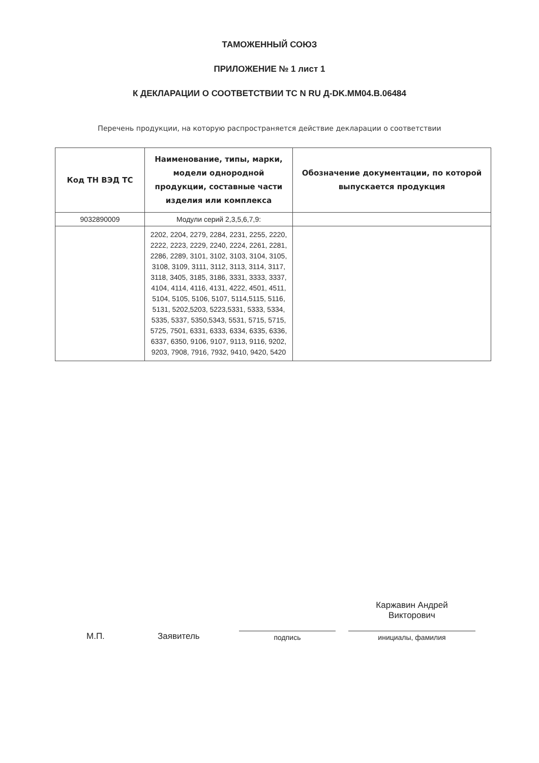ТАМОЖЕННЫЙ СОЮЗ
ПРИЛОЖЕНИЕ № 1 лист 1
К ДЕКЛАРАЦИИ О СООТВЕТСТВИИ ТС N RU Д-DK.MM04.B.06484
Перечень продукции, на которую распространяется действие декларации о соответствии
| Код ТН ВЭД ТС | Наименование, типы, марки, модели однородной продукции, составные части изделия или комплекса | Обозначение документации, по которой выпускается продукция |
| --- | --- | --- |
| 9032890009 | Модули серий 2,3,5,6,7,9: | |
| | 2202, 2204, 2279, 2284, 2231, 2255, 2220, 2222, 2223, 2229, 2240, 2224, 2261, 2281, 2286, 2289, 3101, 3102, 3103, 3104, 3105, 3108, 3109, 3111, 3112, 3113, 3114, 3117, 3118, 3405, 3185, 3186, 3331, 3333, 3337, 4104, 4114, 4116, 4131, 4222, 4501, 4511, 5104, 5105, 5106, 5107, 5114,5115, 5116, 5131, 5202,5203, 5223,5331, 5333, 5334, 5335, 5337, 5350,5343, 5531, 5715, 5715, 5725, 7501, 6331, 6333, 6334, 6335, 6336, 6337, 6350, 9106, 9107, 9113, 9116, 9202, 9203, 7908, 7916, 7932, 9410, 9420, 5420 | |
М.П.
Заявитель
подпись
Каржавин Андрей
Викторович
инициалы, фамилия